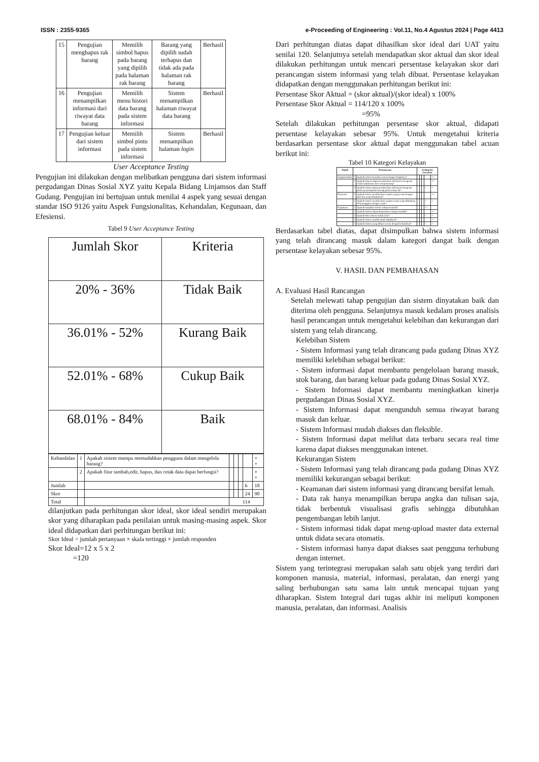ISSN : 2355-9365 e-Proceeding of Engineering : Vol.11, No.4 Agustus 2024 | Page 4413
| 15 | Pengujian menghapus rak barang | Memilih simbol hapus pada barang yang dipilih pada halaman rak barang | Barang yang dipilih sudah terhapus dan tidak ada pada halaman rak barang | Berhasil |
| 16 | Pengujian menampilkan informasi dari riwayat data barang | Memilih menu histori data barang pada sistem informasi | Sistem menampilkan halaman riwayat data barang | Berhasil |
| 17 | Pengujian keluar dari sistem informasi | Memilih simbol pintu pada sistem informasi | Sistem menampilkan halaman login | Berhasil |
User Acceptance Testing
Pengujian ini dilakukan dengan melibatkan pengguna dari sistem informasi pergudangan Dinas Sosial XYZ yaitu Kepala Bidang Linjamsos dan Staff Gudang. Pengujian ini bertujuan untuk menilai 4 aspek yang sesuai dengan standar ISO 9126 yaitu Aspek Fungsionalitas, Kehandalan, Kegunaan, dan Efesiensi.
Tabel 9 User Acceptance Testing
| Jumlah Skor | Kriteria |
| 20% - 36% | Tidak Baik |
| 36.01% - 52% | Kurang Baik |
| 52.01% - 68% | Cukup Baik |
| 68.01% - 84% | Baik |
| Kehandalan | 1 | Apakah sistem mampu memudahkan pengguna dalam mengelola barang? | | | | | × × |
| | 2 | Apakah fitur tambah,edit, hapus, dan cetak data dapat berfungsi? | | | | | × × |
| Jumlah | | | | | | 6 | 18 |
| Skor | | | | | | 24 | 90 |
| Total | | | 114 | | | | |
dilanjutkan pada perhitungan skor ideal, skor ideal sendiri merupakan skor yang diharapkan pada penilaian untuk masing-masing aspek. Skor ideal didapatkan dari perhitungan berikut ini:
Skor Ideal = jumlah pertanyaan × skala tertinggi × jumlah responden
Skor Ideal=12 x 5 x 2
=120
Dari perhitungan diatas dapat dihasilkan skor ideal dari UAT yaitu senilai 120. Selanjutnya setelah mendapatkan skor aktual dan skor ideal dilakukan perhitungan untuk mencari persentase kelayakan skor dari perancangan sistem informasi yang telah dibuat. Persentase kelayakan didapatkan dengan menggunakan perhitungan berikut ini:
Persentase Skor Aktual = (skor aktual)/(skor ideal) x 100%
Persentase Skor Aktual = 114/120 x 100%
=95%
Setelah dilakukan perhitungan persentase skor aktual, didapati persentase kelayakan sebesar 95%. Untuk mengetahui kriteria berdasarkan persentase skor aktual dapat menggunakan tabel acuan berikut ini:
Tabel 10 Kategori Kelayakan
| Aspek | Pertanyaan | | Frekuensi Jawaban | | | | |
| --- | --- | --- | --- | --- | --- | --- | --- |
| Fungsionalitas | 1 | Apakah sistem berjalan sesuai dengan fungsinya? | | | | | ×× |
| | 2 | Apakah Sistem dapat memberikan informasi mengenai waktu kadaluarsa dari setiap barang? | | | | | ×× |
| | 3 | Apakah sistem dapat memberikan informasi mengenai posisi penyimpanan barang pada setiap rak? | | | | × | × |
| Efesiensi | 1 | Apakah sistem memberikan respon yang sesuai dengan aktivitas yang diinginkan? | | | | | ×× |
| | 2 | Apakah sistem memberikan respon sesuai yang dilakukan oleh pengguna dengan cepat? | | | | × | × |
| Kegunaan | 1 | Apakah tampilan sistem cukup menarik? | | | | ×× | |
| | 2 | Apakah sistem dapat dioprasikan dengan mudah? | | | | | ×× |
| | 3 | Apakah fitur sistem sudah jelas? | | | | × | × |
| | 4 | Apakah sistem mudah untuk dipahami? | | | | | ×× |
| | 5 | Apakah sistem yang dibuat sesuai dengan kebutuhan? | | | | × | × |
Berdasarkan tabel diatas, dapat disimpulkan bahwa sistem informasi yang telah dirancang masuk dalam kategori dangat baik dengan persentase kelayakan sebesar 95%.
V. HASIL DAN PEMBAHASAN
A. Evaluasi Hasil Rancangan
Setelah melewati tahap pengujian dan sistem dinyatakan baik dan diterima oleh pengguna. Selanjutnya masuk kedalam proses analisis hasil perancangan untuk mengetahui kelebihan dan kekurangan dari sistem yang telah dirancang.
Kelebihan Sistem
- Sistem Informasi yang telah dirancang pada gudang Dinas XYZ memiliki kelebihan sebagai berikut:
- Sistem informasi dapat membantu pengelolaan barang masuk, stok barang, dan barang keluar pada gudang Dinas Sosial XYZ.
- Sistem Informasi dapat membantu meningkatkan kinerja pergudangan Dinas Sosial XYZ.
- Sistem Informasi dapat mengunduh semua riwayat barang masuk dan keluar.
- Sistem Informasi mudah diakses dan fleksible.
- Sistem Informasi dapat melihat data terbaru secara real time karena dapat diakses menggunakan intenet.
Kekurangan Sistem
- Sistem Informasi yang telah dirancang pada gudang Dinas XYZ memiliki kekurangan sebagai berikut:
- Keamanan dari sistem informasi yang dirancang bersifat lemah.
- Data rak hanya menampilkan berupa angka dan tulisan saja, tidak berbentuk visualisasi grafis sehingga dibutuhkan pengembangan lebih lanjut.
- Sistem informasi tidak dapat meng-upload master data external untuk didata secara otomatis.
- Sistem informasi hanya dapat diakses saat pengguna terhubung dengan internet.
Sistem yang terintegrasi merupakan salah satu objek yang terdiri dari komponen manusia, material, informasi, peralatan, dan energi yang saling berhubungan satu sama lain untuk mencapai tujuan yang diharapkan. Sistem Integral dari tugas akhir ini meliputi komponen manusia, peralatan, dan informasi. Analisis